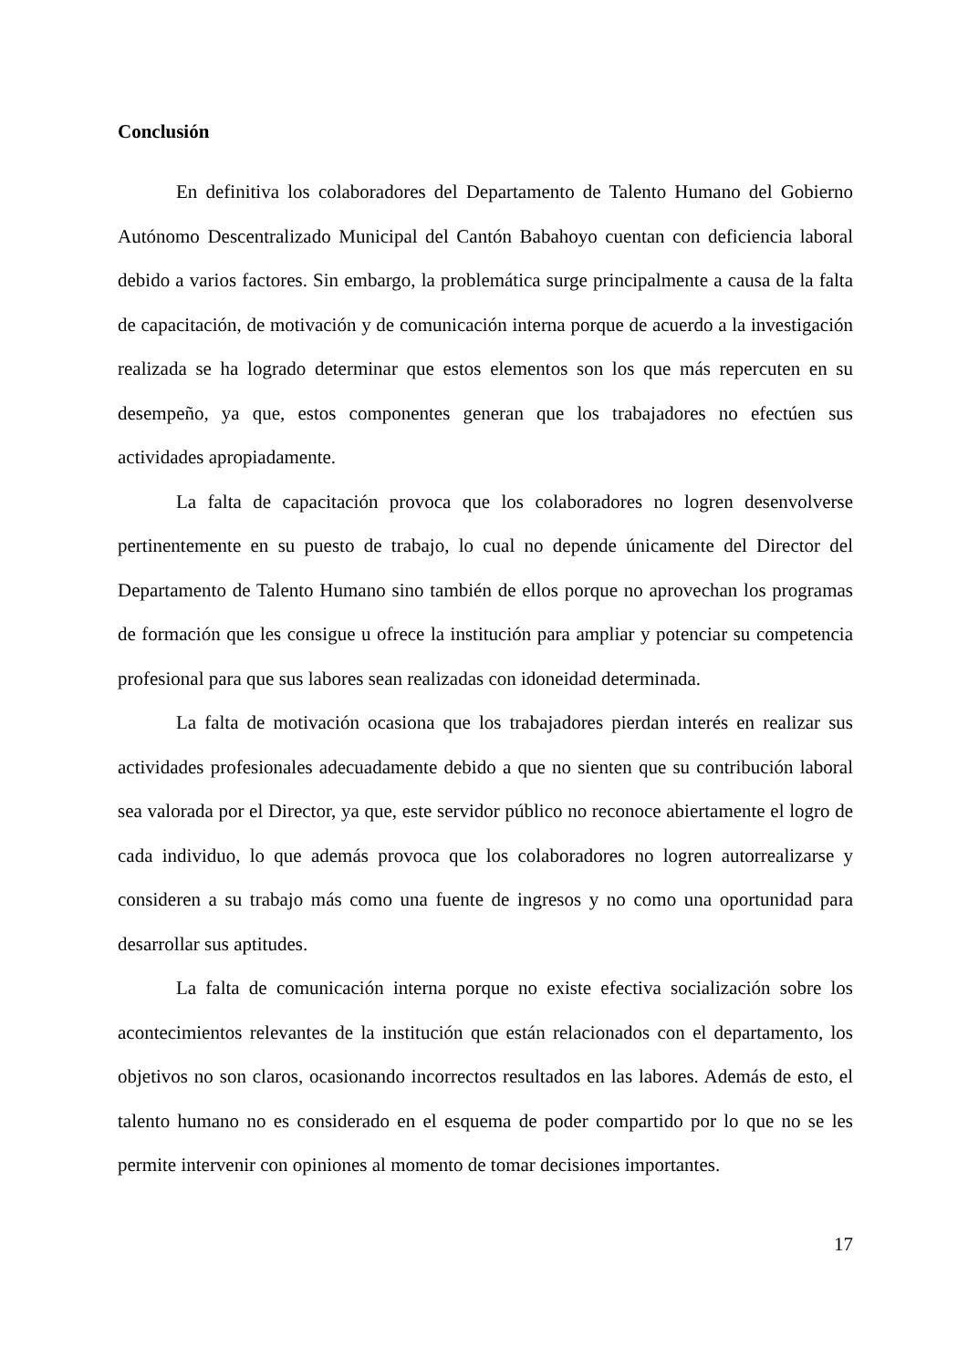Conclusión
En definitiva los colaboradores del Departamento de Talento Humano del Gobierno Autónomo Descentralizado Municipal del Cantón Babahoyo cuentan con deficiencia laboral debido a varios factores. Sin embargo, la problemática surge principalmente a causa de la falta de capacitación, de motivación y de comunicación interna porque de acuerdo a la investigación realizada se ha logrado determinar que estos elementos son los que más repercuten en su desempeño, ya que, estos componentes generan que los trabajadores no efectúen sus actividades apropiadamente.
La falta de capacitación provoca que los colaboradores no logren desenvolverse pertinentemente en su puesto de trabajo, lo cual no depende únicamente del Director del Departamento de Talento Humano sino también de ellos porque no aprovechan los programas de formación que les consigue u ofrece la institución para ampliar y potenciar su competencia profesional para que sus labores sean realizadas con idoneidad determinada.
La falta de motivación ocasiona que los trabajadores pierdan interés en realizar sus actividades profesionales adecuadamente debido a que no sienten que su contribución laboral sea valorada por el Director, ya que, este servidor público no reconoce abiertamente el logro de cada individuo, lo que además provoca que los colaboradores no logren autorrealizarse y consideren a su trabajo más como una fuente de ingresos y no como una oportunidad para desarrollar sus aptitudes.
La falta de comunicación interna porque no existe efectiva socialización sobre los acontecimientos relevantes de la institución que están relacionados con el departamento, los objetivos no son claros, ocasionando incorrectos resultados en las labores. Además de esto, el talento humano no es considerado en el esquema de poder compartido por lo que no se les permite intervenir con opiniones al momento de tomar decisiones importantes.
17